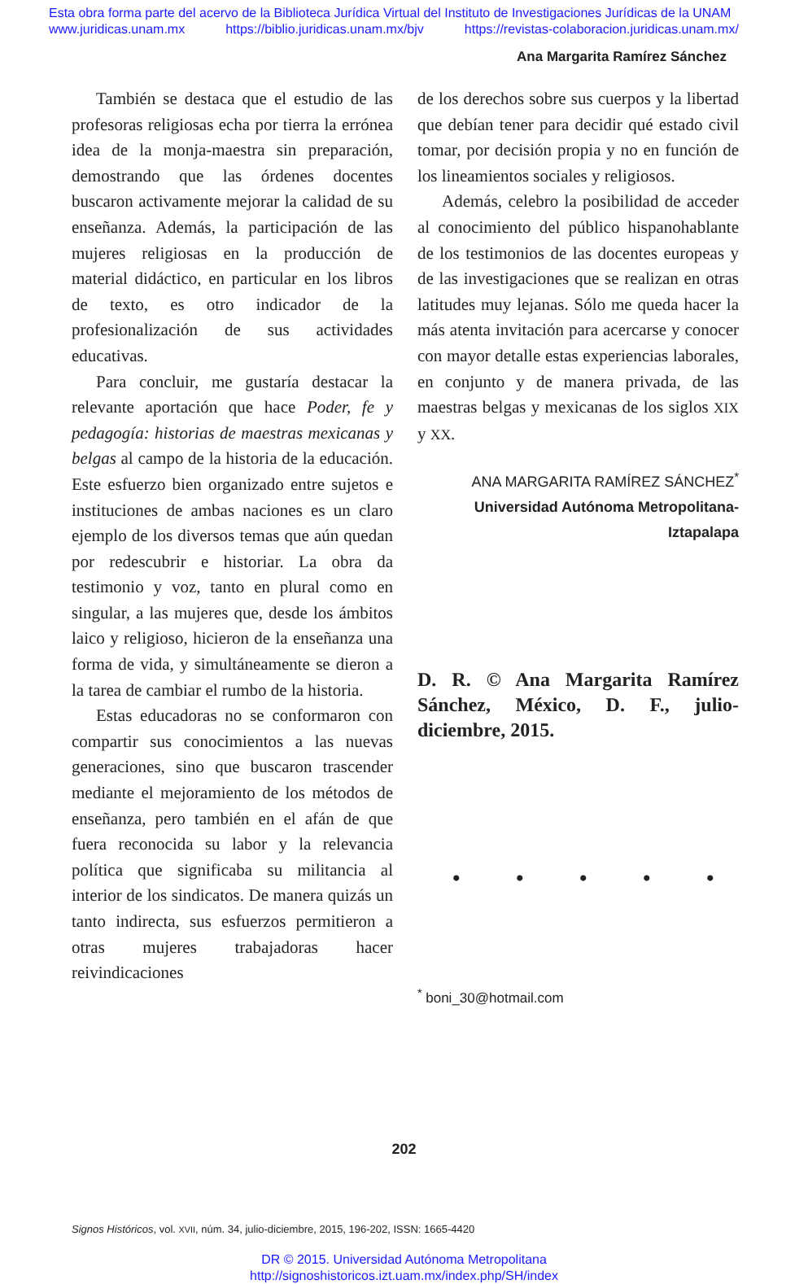Esta obra forma parte del acervo de la Biblioteca Jurídica Virtual del Instituto de Investigaciones Jurídicas de la UNAM
www.juridicas.unam.mx https://biblio.juridicas.unam.mx/bjv https://revistas-colaboracion.juridicas.unam.mx/
Ana Margarita Ramírez Sánchez
También se destaca que el estudio de las profesoras religiosas echa por tierra la errónea idea de la monja-maestra sin preparación, demostrando que las órdenes docentes buscaron activamente mejorar la calidad de su enseñanza. Además, la participación de las mujeres religiosas en la producción de material didáctico, en particular en los libros de texto, es otro indicador de la profesionalización de sus actividades educativas.
Para concluir, me gustaría destacar la relevante aportación que hace Poder, fe y pedagogía: historias de maestras mexicanas y belgas al campo de la historia de la educación. Este esfuerzo bien organizado entre sujetos e instituciones de ambas naciones es un claro ejemplo de los diversos temas que aún quedan por redescubrir e historiar. La obra da testimonio y voz, tanto en plural como en singular, a las mujeres que, desde los ámbitos laico y religioso, hicieron de la enseñanza una forma de vida, y simultáneamente se dieron a la tarea de cambiar el rumbo de la historia.
Estas educadoras no se conformaron con compartir sus conocimientos a las nuevas generaciones, sino que buscaron trascender mediante el mejoramiento de los métodos de enseñanza, pero también en el afán de que fuera reconocida su labor y la relevancia política que significaba su militancia al interior de los sindicatos. De manera quizás un tanto indirecta, sus esfuerzos permitieron a otras mujeres trabajadoras hacer reivindicaciones
de los derechos sobre sus cuerpos y la libertad que debían tener para decidir qué estado civil tomar, por decisión propia y no en función de los lineamientos sociales y religiosos.
Además, celebro la posibilidad de acceder al conocimiento del público hispanohablante de los testimonios de las docentes europeas y de las investigaciones que se realizan en otras latitudes muy lejanas. Sólo me queda hacer la más atenta invitación para acercarse y conocer con mayor detalle estas experiencias laborales, en conjunto y de manera privada, de las maestras belgas y mexicanas de los siglos XIX y XX.
ANA MARGARITA RAMÍREZ SÁNCHEZ<sup>*</sup>
Universidad Autónoma Metropolitana-Iztapalapa
D. R. © Ana Margarita Ramírez Sánchez, México, D. F., julio-diciembre, 2015.
• • • • •
<sup>*</sup> boni_30@hotmail.com
202
Signos Históricos, vol. XVII, núm. 34, julio-diciembre, 2015, 196-202, ISSN: 1665-4420
DR © 2015. Universidad Autónoma Metropolitana
http://signoshistoricos.izt.uam.mx/index.php/SH/index